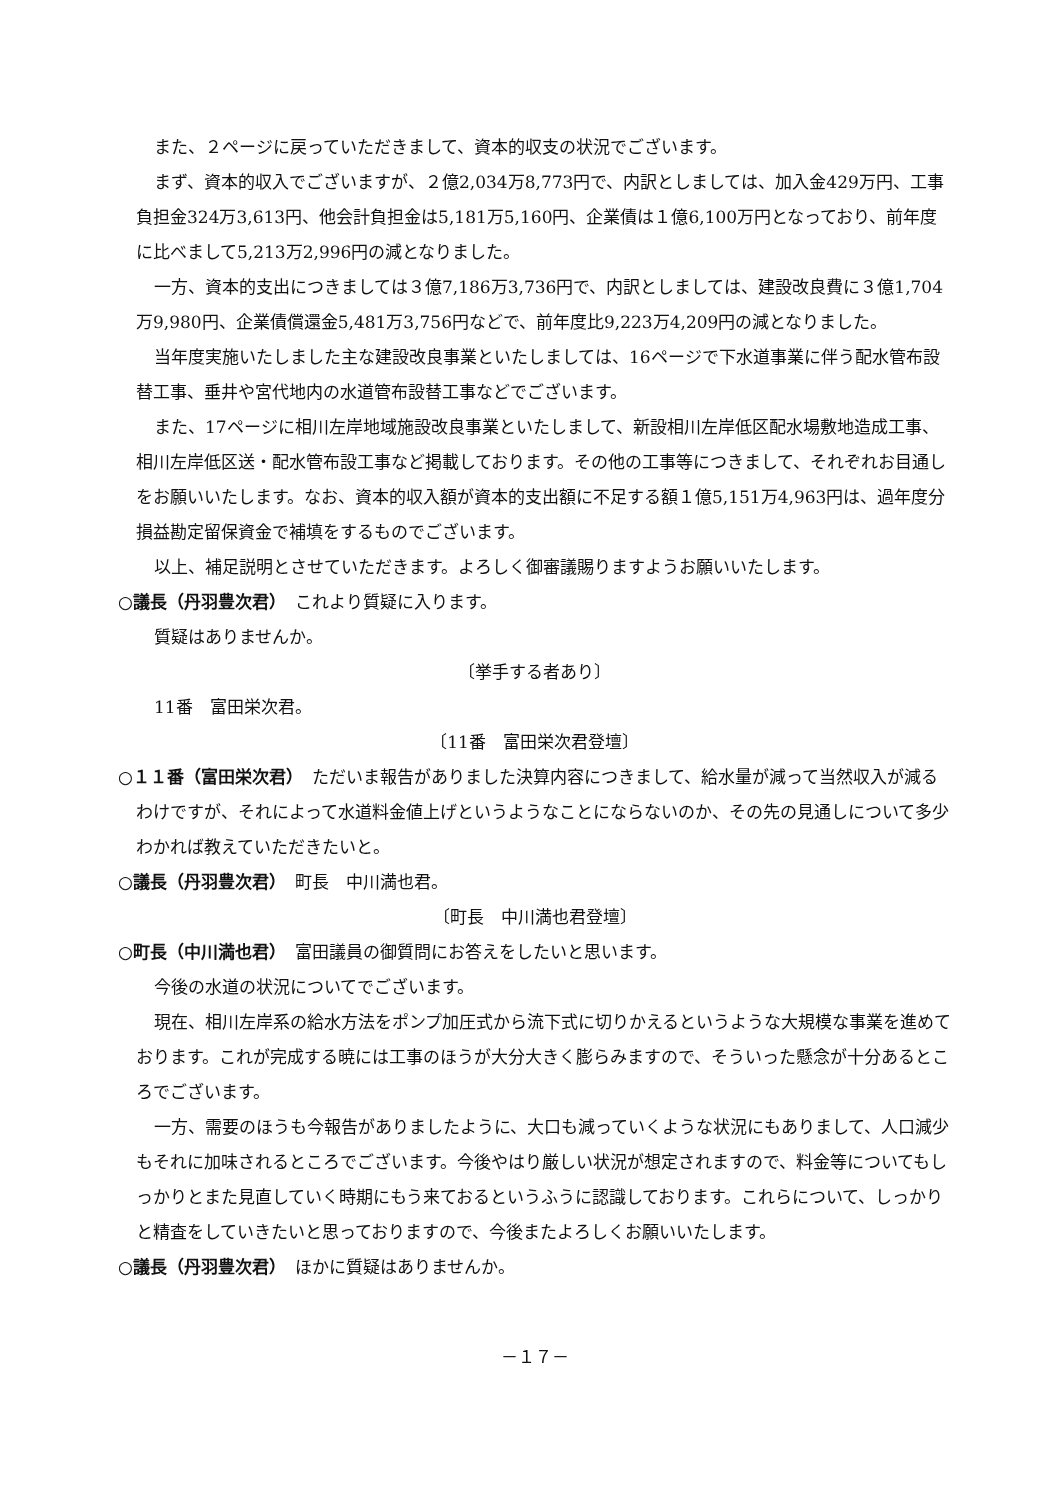また、２ページに戻っていただきまして、資本的収支の状況でございます。
まず、資本的収入でございますが、２億2,034万8,773円で、内訳としましては、加入金429万円、工事負担金324万3,613円、他会計負担金は5,181万5,160円、企業債は１億6,100万円となっており、前年度に比べまして5,213万2,996円の減となりました。
一方、資本的支出につきましては３億7,186万3,736円で、内訳としましては、建設改良費に３億1,704万9,980円、企業債償還金5,481万3,756円などで、前年度比9,223万4,209円の減となりました。
当年度実施いたしました主な建設改良事業といたしましては、16ページで下水道事業に伴う配水管布設替工事、垂井や宮代地内の水道管布設替工事などでございます。
また、17ページに相川左岸地域施設改良事業といたしまして、新設相川左岸低区配水場敷地造成工事、相川左岸低区送・配水管布設工事など掲載しております。その他の工事等につきまして、それぞれお目通しをお願いいたします。なお、資本的収入額が資本的支出額に不足する額１億5,151万4,963円は、過年度分損益勘定留保資金で補填をするものでございます。
以上、補足説明とさせていただきます。よろしく御審議賜りますようお願いいたします。
○議長（丹羽豊次君）　これより質疑に入ります。
質疑はありませんか。
〔挙手する者あり〕
11番　富田栄次君。
〔11番　富田栄次君登壇〕
○１１番（富田栄次君）　ただいま報告がありました決算内容につきまして、給水量が減って当然収入が減るわけですが、それによって水道料金値上げというようなことにならないのか、その先の見通しについて多少わかれば教えていただきたいと。
○議長（丹羽豊次君）　町長　中川満也君。
〔町長　中川満也君登壇〕
○町長（中川満也君）　富田議員の御質問にお答えをしたいと思います。
今後の水道の状況についてでございます。
現在、相川左岸系の給水方法をポンプ加圧式から流下式に切りかえるというような大規模な事業を進めております。これが完成する暁には工事のほうが大分大きく膨らみますので、そういった懸念が十分あるところでございます。
一方、需要のほうも今報告がありましたように、大口も減っていくような状況にもありまして、人口減少もそれに加味されるところでございます。今後やはり厳しい状況が想定されますので、料金等についてもしっかりとまた見直していく時期にもう来ておるというふうに認識しております。これらについて、しっかりと精査をしていきたいと思っておりますので、今後またよろしくお願いいたします。
○議長（丹羽豊次君）　ほかに質疑はありませんか。
－１７－